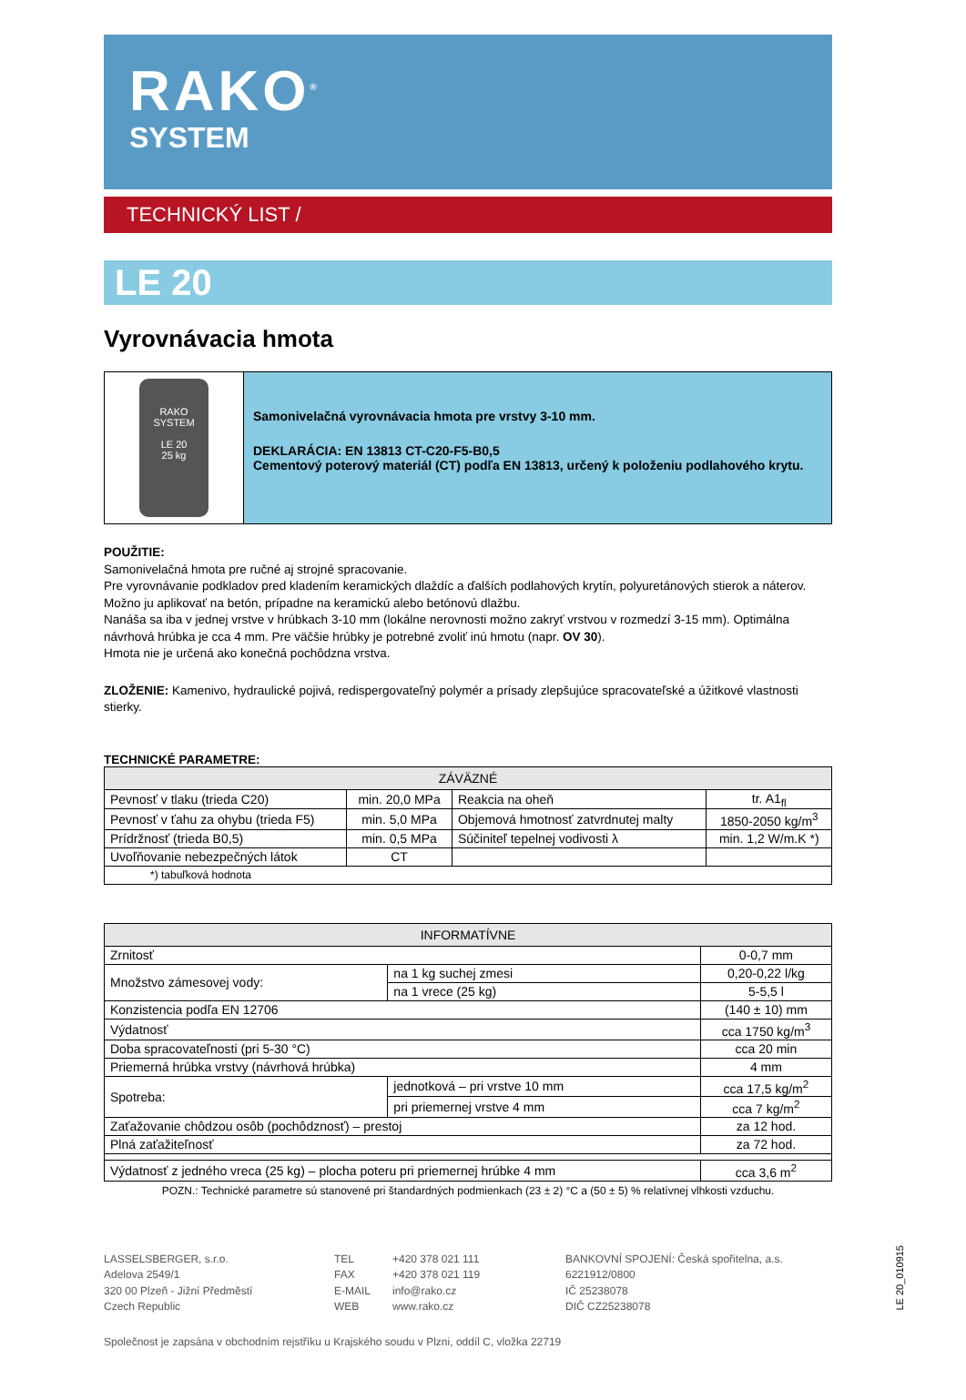RAKO<sup>®</sup>
SYSTEM
TECHNICKÝ LIST /
LE 20
Vyrovnávacia hmota
RAKO SYSTEM
LE 20
25 kg
Samonivelačná vyrovnávacia hmota pre vrstvy 3-10 mm.
DEKLARÁCIA: EN 13813 CT-C20-F5-B0,5
Cementový poterový materiál (CT) podľa EN 13813, určený k položeniu podlahového krytu.
POUŽITIE:
Samonivelačná hmota pre ručné aj strojné spracovanie.
Pre vyrovnávanie podkladov pred kladením keramických dlaždíc a ďalších podlahových krytín, polyuretánových stierok a náterov.
Možno ju aplikovať na betón, prípadne na keramickú alebo betónovú dlažbu.
Nanáša sa iba v jednej vrstve v hrúbkach 3-10 mm (lokálne nerovnosti možno zakryť vrstvou v rozmedzí 3-15 mm). Optimálna návrhová hrúbka je cca 4 mm. Pre väčšie hrúbky je potrebné zvoliť inú hmotu (napr. OV 30).
Hmota nie je určená ako konečná pochôdzna vrstva.
ZLOŽENIE: Kamenivo, hydraulické pojivá, redispergovateľný polymér a prísady zlepšujúce spracovateľské a úžitkové vlastnosti stierky.
TECHNICKÉ PARAMETRE:
| ZÁVÄZNÉ | | | |
| --- | --- | --- | --- |
| Pevnosť v tlaku (trieda C20) | min. 20,0 MPa | Reakcia na oheň | tr. A1<sub>fl</sub> |
| Pevnosť v ťahu za ohybu (trieda F5) | min. 5,0 MPa | Objemová hmotnosť zatvrdnutej malty | 1850-2050 kg/m<sup>3</sup> |
| Prídržnosť (trieda B0,5) | min. 0,5 MPa | Súčiniteľ tepelnej vodivosti λ | min. 1,2 W/m.K *) |
| Uvoľňovanie nebezpečných látok | CT | | |
| *) tabuľková hodnota | | | |
| INFORMATÍVNE | | |
| --- | --- | --- |
| Zrnitosť | | 0-0,7 mm |
| Množstvo zámesovej vody: | na 1 kg suchej zmesi | 0,20-0,22 l/kg |
| | na 1 vrece (25 kg) | 5-5,5 l |
| Konzistencia podľa EN 12706 | | (140 ± 10) mm |
| Výdatnosť | | cca 1750 kg/m<sup>3</sup> |
| Doba spracovateľnosti (pri 5-30 °C) | | cca 20 min |
| Priemerná hrúbka vrstvy (návrhová hrúbka) | | 4 mm |
| Spotreba: | jednotková – pri vrstve 10 mm | cca 17,5 kg/m<sup>2</sup> |
| | pri priemernej vrstve 4 mm | cca 7 kg/m<sup>2</sup> |
| Zaťažovanie chôdzou osôb (pochôdznosť) – prestoj | | za 12 hod. |
| Plná zaťažiteľnosť | | za 72 hod. |
| Výdatnosť z jedného vreca (25 kg) – plocha poteru pri priemernej hrúbke 4 mm | | cca 3,6 m<sup>2</sup> |
POZN.: Technické parametre sú stanovené pri štandardných podmienkach (23 ± 2) °C a (50 ± 5) % relatívnej vlhkosti vzduchu.
LASSELSBERGER, s.r.o.
Adelova 2549/1
320 00 Plzeň - Jižní Předměstí
Czech Republic
TEL
FAX
E-MAIL
WEB
+420 378 021 111
+420 378 021 119
info@rako.cz
www.rako.cz
BANKOVNÍ SPOJENÍ: Česká spořitelna, a.s.
6221912/0800
IČ 25238078
DIČ CZ25238078
Společnost je zapsána v obchodním rejstříku u Krajského soudu v Plzni, oddíl C, vložka 22719
LE 20_010915